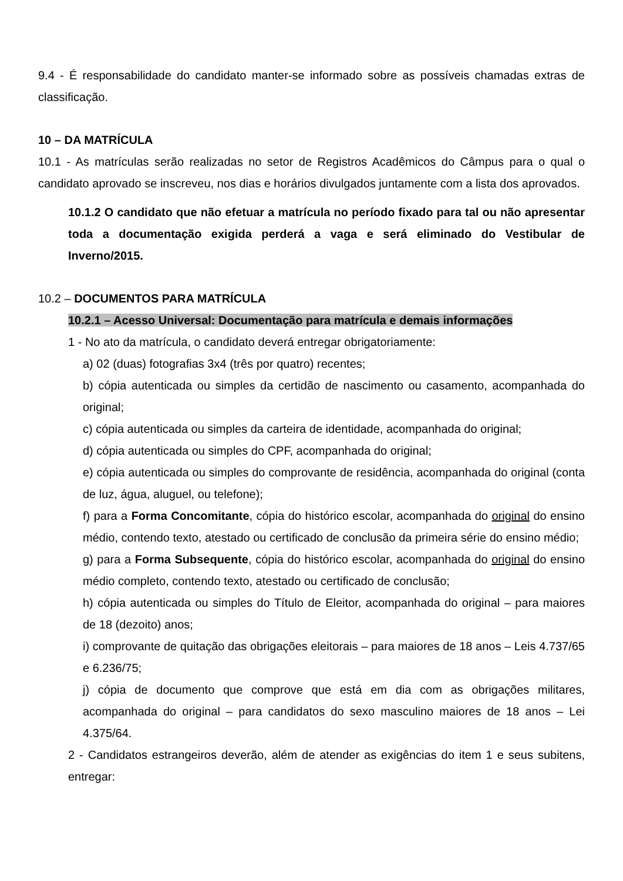9.4 - É responsabilidade do candidato manter-se informado sobre as possíveis chamadas extras de classificação.
10 – DA MATRÍCULA
10.1 - As matrículas serão realizadas no setor de Registros Acadêmicos do Câmpus para o qual o candidato aprovado se inscreveu, nos dias e horários divulgados juntamente com a lista dos aprovados.
10.1.2 O candidato que não efetuar a matrícula no período fixado para tal ou não apresentar toda a documentação exigida perderá a vaga e será eliminado do Vestibular de Inverno/2015.
10.2 – DOCUMENTOS PARA MATRÍCULA
10.2.1 – Acesso Universal: Documentação para matrícula e demais informações
1 - No ato da matrícula, o candidato deverá entregar obrigatoriamente:
a) 02 (duas) fotografias 3x4 (três por quatro) recentes;
b) cópia autenticada ou simples da certidão de nascimento ou casamento, acompanhada do original;
c) cópia autenticada ou simples da carteira de identidade, acompanhada do original;
d) cópia autenticada ou simples do CPF, acompanhada do original;
e) cópia autenticada ou simples do comprovante de residência, acompanhada do original (conta de luz, água, aluguel, ou telefone);
f) para a Forma Concomitante, cópia do histórico escolar, acompanhada do original do ensino médio, contendo texto, atestado ou certificado de conclusão da primeira série do ensino médio;
g) para a Forma Subsequente, cópia do histórico escolar, acompanhada do original do ensino médio completo, contendo texto, atestado ou certificado de conclusão;
h) cópia autenticada ou simples do Título de Eleitor, acompanhada do original – para maiores de 18 (dezoito) anos;
i) comprovante de quitação das obrigações eleitorais – para maiores de 18 anos – Leis 4.737/65 e 6.236/75;
j) cópia de documento que comprove que está em dia com as obrigações militares, acompanhada do original – para candidatos do sexo masculino maiores de 18 anos – Lei 4.375/64.
2 - Candidatos estrangeiros deverão, além de atender as exigências do item 1 e seus subitens, entregar: